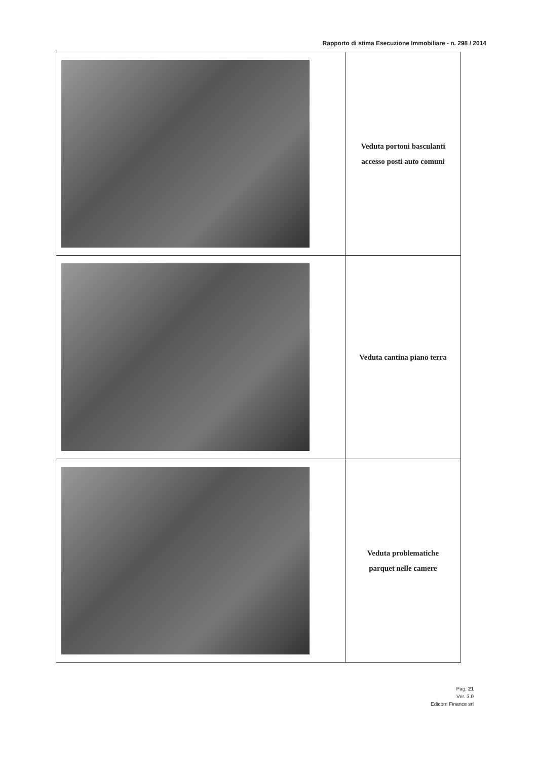Rapporto di stima Esecuzione Immobiliare - n. 298 / 2014
| | Veduta portoni basculanti accesso posti auto comuni |
| | Veduta cantina piano terra |
| | Veduta problematiche parquet nelle camere |
Pag. 21
Ver. 3.0
Edicom Finance srl